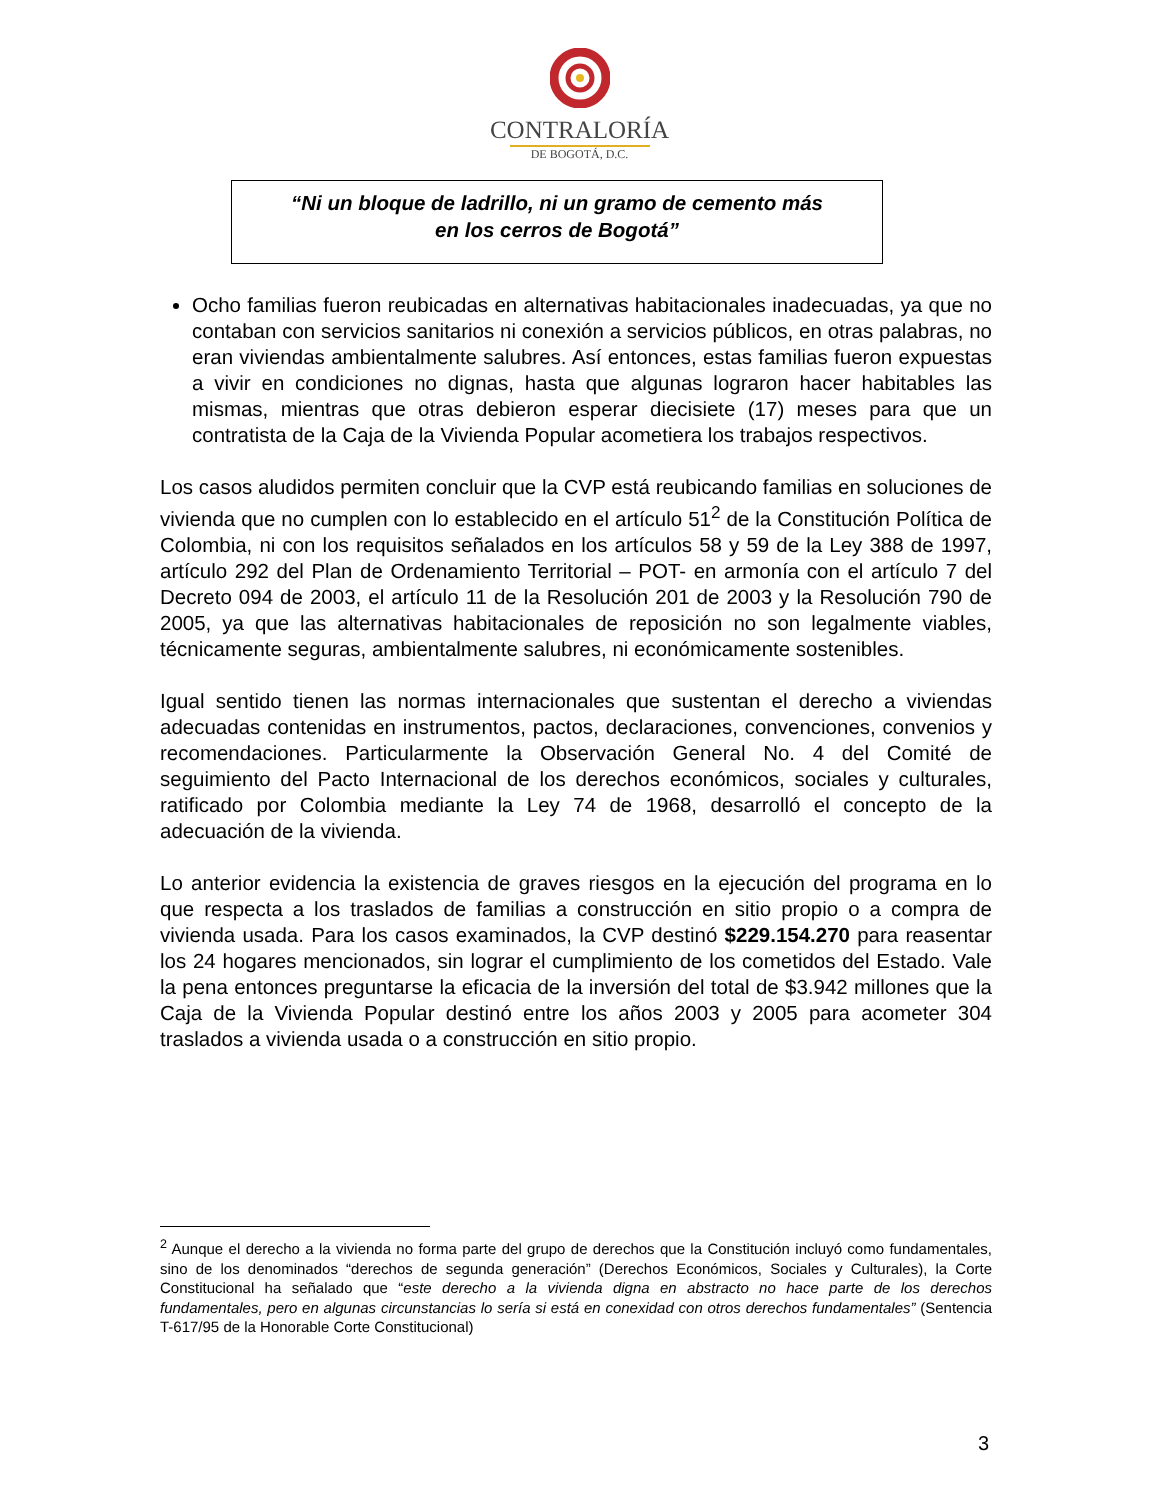CONTRALORÍA
DE BOGOTÁ, D.C.
“Ni un bloque de ladrillo, ni un gramo de cemento más
en los cerros de Bogotá”
Ocho familias fueron reubicadas en alternativas habitacionales inadecuadas, ya que no contaban con servicios sanitarios ni conexión a servicios públicos, en otras palabras, no eran viviendas ambientalmente salubres. Así entonces, estas familias fueron expuestas a vivir en condiciones no dignas, hasta que algunas lograron hacer habitables las mismas, mientras que otras debieron esperar diecisiete (17) meses para que un contratista de la Caja de la Vivienda Popular acometiera los trabajos respectivos.
Los casos aludidos permiten concluir que la CVP está reubicando familias en soluciones de vivienda que no cumplen con lo establecido en el artículo 51<sup>2</sup> de la Constitución Política de Colombia, ni con los requisitos señalados en los artículos 58 y 59 de la Ley 388 de 1997, artículo 292 del Plan de Ordenamiento Territorial – POT- en armonía con el artículo 7 del Decreto 094 de 2003, el artículo 11 de la Resolución 201 de 2003 y la Resolución 790 de 2005, ya que las alternativas habitacionales de reposición no son legalmente viables, técnicamente seguras, ambientalmente salubres, ni económicamente sostenibles.
Igual sentido tienen las normas internacionales que sustentan el derecho a viviendas adecuadas contenidas en instrumentos, pactos, declaraciones, convenciones, convenios y recomendaciones. Particularmente la Observación General No. 4 del Comité de seguimiento del Pacto Internacional de los derechos económicos, sociales y culturales, ratificado por Colombia mediante la Ley 74 de 1968, desarrolló el concepto de la adecuación de la vivienda.
Lo anterior evidencia la existencia de graves riesgos en la ejecución del programa en lo que respecta a los traslados de familias a construcción en sitio propio o a compra de vivienda usada. Para los casos examinados, la CVP destinó $229.154.270 para reasentar los 24 hogares mencionados, sin lograr el cumplimiento de los cometidos del Estado. Vale la pena entonces preguntarse la eficacia de la inversión del total de $3.942 millones que la Caja de la Vivienda Popular destinó entre los años 2003 y 2005 para acometer 304 traslados a vivienda usada o a construcción en sitio propio.
<sup>2</sup> Aunque el derecho a la vivienda no forma parte del grupo de derechos que la Constitución incluyó como fundamentales, sino de los denominados “derechos de segunda generación” (Derechos Económicos, Sociales y Culturales), la Corte Constitucional ha señalado que “este derecho a la vivienda digna en abstracto no hace parte de los derechos fundamentales, pero en algunas circunstancias lo sería si está en conexidad con otros derechos fundamentales” (Sentencia T-617/95 de la Honorable Corte Constitucional)
3